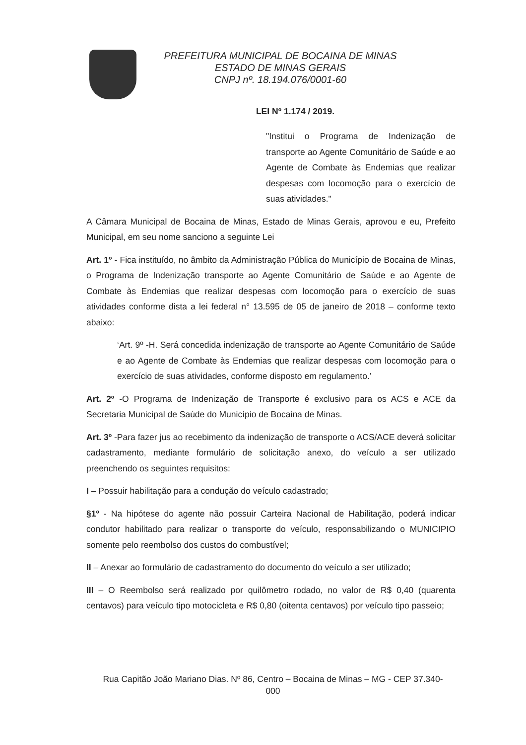PREFEITURA MUNICIPAL DE BOCAINA DE MINAS
ESTADO DE MINAS GERAIS
CNPJ nº. 18.194.076/0001-60
LEI Nº 1.174 / 2019.
"Institui o Programa de Indenização de transporte ao Agente Comunitário de Saúde e ao Agente de Combate às Endemias que realizar despesas com locomoção para o exercício de suas atividades."
A Câmara Municipal de Bocaina de Minas, Estado de Minas Gerais, aprovou e eu, Prefeito Municipal, em seu nome sanciono a seguinte Lei
Art. 1º - Fica instituído, no âmbito da Administração Pública do Município de Bocaina de Minas, o Programa de Indenização transporte ao Agente Comunitário de Saúde e ao Agente de Combate às Endemias que realizar despesas com locomoção para o exercício de suas atividades conforme dista a lei federal n° 13.595 de 05 de janeiro de 2018 – conforme texto abaixo:
‘Art. 9º -H. Será concedida indenização de transporte ao Agente Comunitário de Saúde e ao Agente de Combate às Endemias que realizar despesas com locomoção para o exercício de suas atividades, conforme disposto em regulamento.’
Art. 2º -O Programa de Indenização de Transporte é exclusivo para os ACS e ACE da Secretaria Municipal de Saúde do Município de Bocaina de Minas.
Art. 3º -Para fazer jus ao recebimento da indenização de transporte o ACS/ACE deverá solicitar cadastramento, mediante formulário de solicitação anexo, do veículo a ser utilizado preenchendo os seguintes requisitos:
I – Possuir habilitação para a condução do veículo cadastrado;
§1º - Na hipótese do agente não possuir Carteira Nacional de Habilitação, poderá indicar condutor habilitado para realizar o transporte do veículo, responsabilizando o MUNICIPIO somente pelo reembolso dos custos do combustível;
II – Anexar ao formulário de cadastramento do documento do veículo a ser utilizado;
III – O Reembolso será realizado por quilômetro rodado, no valor de R$ 0,40 (quarenta centavos) para veículo tipo motocicleta e R$ 0,80 (oitenta centavos) por veículo tipo passeio;
Rua Capitão João Mariano Dias. Nº 86, Centro – Bocaina de Minas – MG - CEP 37.340-000